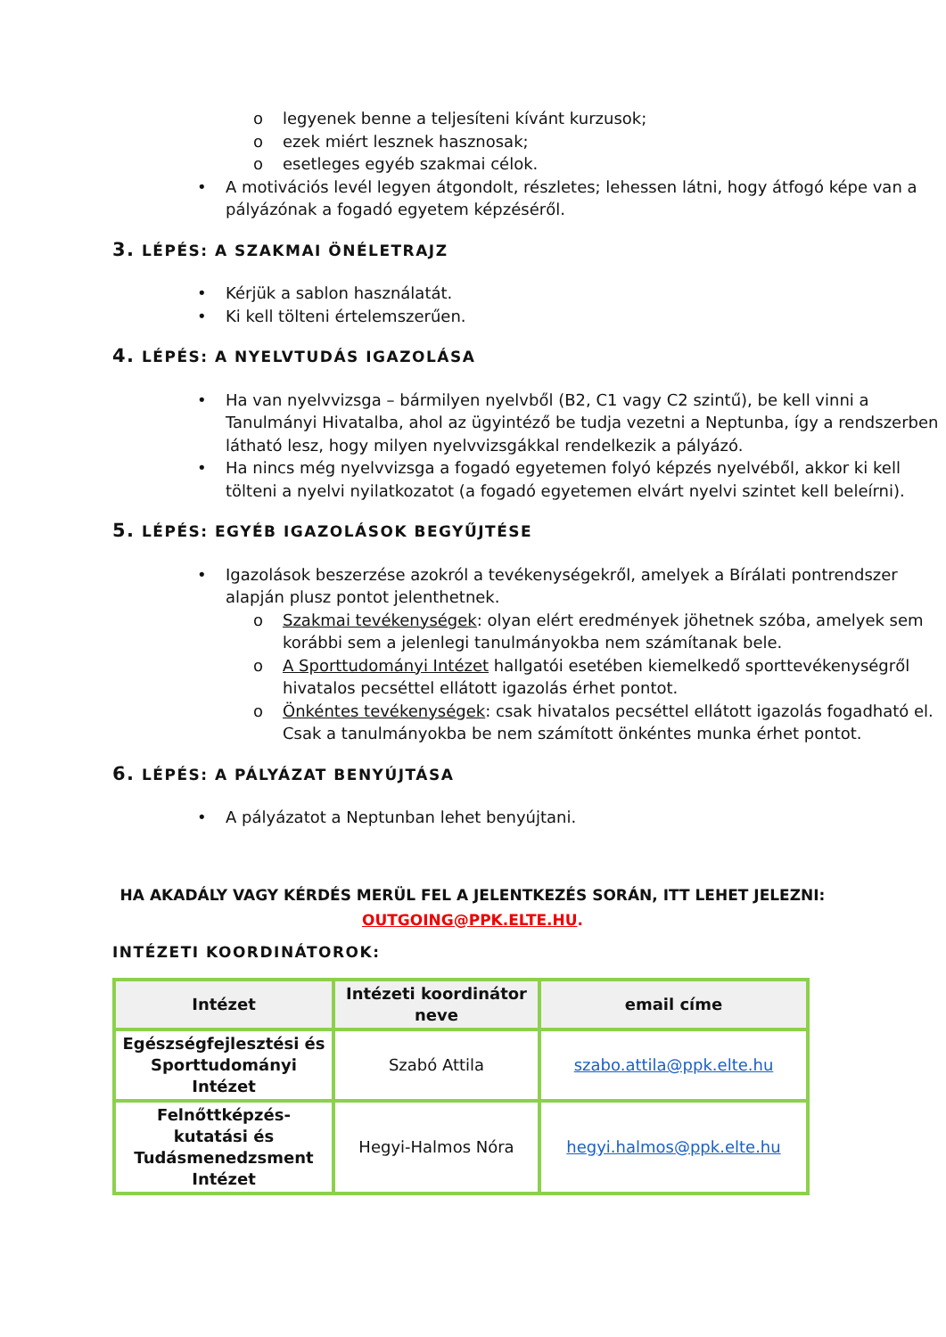o legyenek benne a teljesíteni kívánt kurzusok;
o ezek miért lesznek hasznosak;
o esetleges egyéb szakmai célok.
• A motivációs levél legyen átgondolt, részletes; lehessen látni, hogy átfogó képe van a pályázónak a fogadó egyetem képzéséről.
3. LÉPÉS: A SZAKMAI ÖNÉLETRAJZ
• Kérjük a sablon használatát.
• Ki kell tölteni értelemszerűen.
4. LÉPÉS: A NYELVTUDÁS IGAZOLÁSA
• Ha van nyelvvizsga – bármilyen nyelvből (B2, C1 vagy C2 szintű), be kell vinni a Tanulmányi Hivatalba, ahol az ügyintéző be tudja vezetni a Neptunba, így a rendszerben látható lesz, hogy milyen nyelvvizsgákkal rendelkezik a pályázó.
• Ha nincs még nyelvvizsga a fogadó egyetemen folyó képzés nyelvéből, akkor ki kell tölteni a nyelvi nyilatkozatot (a fogadó egyetemen elvárt nyelvi szintet kell beleírni).
5. LÉPÉS: EGYÉB IGAZOLÁSOK BEGYŰJTÉSE
• Igazolások beszerzése azokról a tevékenységekről, amelyek a Bírálati pontrendszer alapján plusz pontot jelenthetnek.
o Szakmai tevékenységek: olyan elért eredmények jöhetnek szóba, amelyek sem korábbi sem a jelenlegi tanulmányokba nem számítanak bele.
o A Sporttudományi Intézet hallgatói esetében kiemelkedő sporttevékenységről hivatalos pecséttel ellátott igazolás érhet pontot.
o Önkéntes tevékenységek: csak hivatalos pecséttel ellátott igazolás fogadható el. Csak a tanulmányokba be nem számított önkéntes munka érhet pontot.
6. LÉPÉS: A PÁLYÁZAT BENYÚJTÁSA
• A pályázatot a Neptunban lehet benyújtani.
HA AKADÁLY VAGY KÉRDÉS MERÜL FEL A JELENTKEZÉS SORÁN, ITT LEHET JELEZNI:
OUTGOING@PPK.ELTE.HU.
INTÉZETI KOORDINÁTOROK:
| Intézet | Intézeti koordinátor neve | email címe |
| --- | --- | --- |
| Egészségfejlesztési és Sporttudományi Intézet | Szabó Attila | szabo.attila@ppk.elte.hu |
| Felnőttképzés-kutatási és Tudásmenedzsment Intézet | Hegyi-Halmos Nóra | hegyi.halmos@ppk.elte.hu |